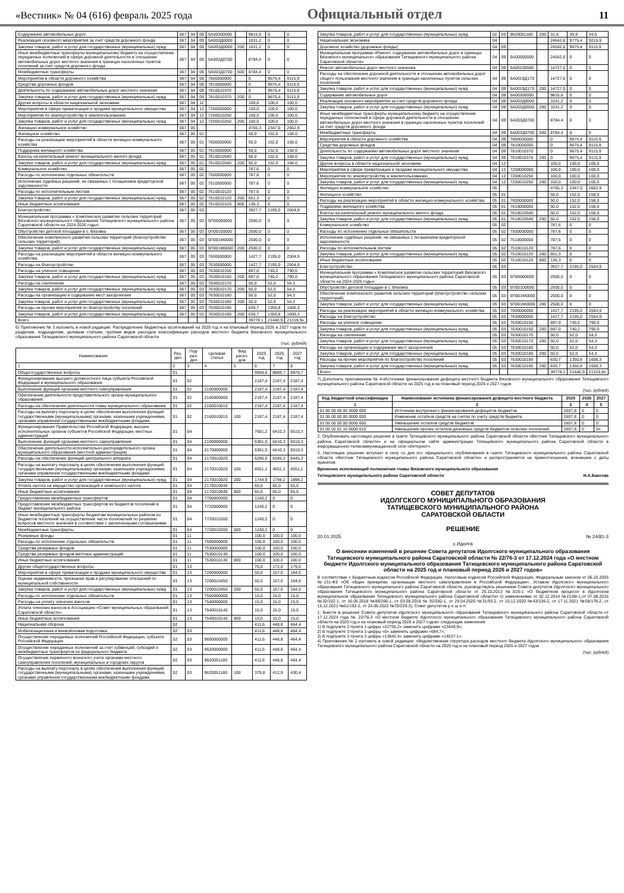«Вестник» № 04 (616) февраль 2025 года Официальный отдел 11
| Содержание автомобильных дорог | 067 | 04 | 09 | 5А00300000 | | 9815,6 | 0 | 0 |
| Реализация основного мероприятия за счет средств дорожного фонда | 067 | 04 | 09 | 5А003Д0000 | | 1031,2 | 0 | 0 |
| Закупка товаров, работ и услуг для государственных (муниципальных) нужд | 067 | 04 | 09 | 5А003Д0000 | 200 | 1031,2 | 0 | 0 |
| Иные межбюджетные трансферты муниципальному бюджету на осуществление переданных полномочий в сфере дорожной деятельности в отношении автомобильных дорог местного значения в границах населенных пунктов поселений за счет средств дорожного фонда | 067 | 04 | 09 | 5А003Д0700 | | 8784,4 | 0 | 0 |
| Межбюджетные трансферты | 067 | 04 | 09 | 5А003Д0700 | 500 | 8784,4 | 0 | 0 |
| Мероприятия в области дорожного хозяйства | 067 | 04 | 09 | 7800000000 | | 0 | 9675,4 | 9115,9 |
| Средства дорожных фондов | 067 | 04 | 09 | 7810000000 | | 0 | 9675,4 | 9115,9 |
| Деятельность по содержанию автомобильных дорог местного значения | 067 | 04 | 09 | 7810010370 | | 0 | 9675,4 | 9115,9 |
| Закупка товаров, работ и услуг для государственных (муниципальных) нужд | 067 | 04 | 09 | 7810010370 | 200 | 0 | 9675,4 | 9115,9 |
| Другие вопросы в области национальной экономики | 067 | 04 | 12 | | | 100,0 | 100,0 | 100,0 |
| Мероприятия в сфере приватизации и продажи муниципального имущества | 067 | 04 | 12 | 7200000000 | | 100,0 | 100,0 | 100,0 |
| Мероприятия по землеустройству и землепользованию | 067 | 04 | 12 | 7200010250 | | 100,0 | 100,0 | 100,0 |
| Закупка товаров, работ и услуг для государственных (муниципальных) нужд | 067 | 04 | 12 | 7200010250 | 200 | 100,0 | 100,0 | 100,0 |
| Жилищно-коммунальное хозяйство | 067 | 05 | | | | 4765,3 | 2347,0 | 2662,9 |
| Жилищное хозяйство | 067 | 05 | 01 | | | 50,0 | 152,0 | 158,0 |
| Расходы на реализацию мероприятий в области жилищно-коммунального хозяйства | 067 | 05 | 01 | 7600000000 | | 50,0 | 152,0 | 158,0 |
| Поддержка жилищного хозяйства | 067 | 05 | 01 | 7610000000 | | 50,0 | 152,0 | 158,0 |
| Взносы на капитальный ремонт муниципального жилого фонда | 067 | 05 | 01 | 7610010540 | | 50,0 | 152,0 | 158,0 |
| Закупка товаров, работ и услуг для государственных (муниципальных) нужд | 067 | 05 | 01 | 7610010540 | 200 | 50,0 | 152,0 | 158,0 |
| Коммунальное хозяйство | 067 | 05 | 02 | | | 787,6 | 0 | 0 |
| Расходы по исполнению отдельных обязательств | 067 | 05 | 02 | 7500000000 | | 787,6 | 0 | 0 |
| Исполнение судебных решений, не связанных с погашением кредиторской задолженности | 067 | 05 | 02 | 7510000000 | | 787,6 | 0 | 0 |
| Расходы по исполнительным листам | 067 | 05 | 02 | 7510010120 | | 787,6 | 0 | 0 |
| Закупка товаров, работ и услуг для государственных (муниципальных) нужд | 067 | 05 | 02 | 7510010120 | 200 | 651,3 | 0 | 0 |
| Иные бюджетные ассигнования | 067 | 05 | 02 | 7510010120 | 800 | 136,3 | 0 | 0 |
| Благоустройство | 067 | 05 | 03 | | | 3927,7 | 2195,0 | 2504,9 |
| Муниципальная программа « Комплексное развитие сельских территорий Вязовского муниципального образования Татищевского муниципального района Саратовской области на 2024-2026 годы» | 067 | 05 | 03 | 5П00000000 | | 2500,0 | 0 | 0 |
| Обустройство детской площадки в с. Вязовка | 067 | 05 | 03 | 5П00100000 | | 2500,0 | 0 | 0 |
| Обеспечение комплексного развития сельских территорий (благоустройство сельских территорий) | 067 | 05 | 03 | 5П001М0000 | | 2500,0 | 0 | 0 |
| Закупка товаров, работ и услуг для государственных (муниципальных) нужд | 067 | 05 | 03 | 5П001М0000 | 200 | 2500,0 | 0 | 0 |
| Расходы на реализацию мероприятий в области жилищно-коммунального хозяйства | 067 | 05 | 03 | 7600000000 | | 1427,7 | 2195,0 | 2504,9 |
| Расходы на благоустройство | 067 | 05 | 03 | 7630000000 | | 1427,7 | 2195,0 | 2504,9 |
| Расходы на уличное освещение | 067 | 05 | 03 | 7630010150 | | 697,0 | 740,2 | 790,0 |
| Закупка товаров, работ и услуг для государственных (муниципальных) нужд | 067 | 05 | 03 | 7630010150 | 200 | 697,0 | 740,2 | 790,0 |
| Расходы на озеленение | 067 | 05 | 03 | 7630010170 | | 50,0 | 52,0 | 54,3 |
| Закупка товаров, работ и услуг для государственных (муниципальных) нужд | 067 | 05 | 03 | 7630010170 | 200 | 50,0 | 52,0 | 54,3 |
| Расходы на организацию и содержание мест захоронения | 067 | 05 | 03 | 7630010180 | | 50,0 | 52,0 | 54,3 |
| Закупка товаров, работ и услуг для государственных (муниципальных) нужд | 067 | 05 | 03 | 7630010180 | 200 | 50,0 | 52,0 | 54,3 |
| Расходы на прочие мероприятия по благоустройству поселений | 067 | 05 | 03 | 7630010190 | | 630,7 | 1350,8 | 1606,3 |
| Закупка товаров, работ и услуг для государственных (муниципальных) нужд | 067 | 05 | 03 | 7630010190 | 200 | 630,7 | 1350,8 | 1606,3 |
| Всего | | | | | | 39778,1 | 21440,9 | 21319,9» |
6) Приложение № 3 изложить в новой редакции: Распределение бюджетных ассигнований на 2025 год и на плановый период 2026 и 2027 годов по разделам, подразделам, целевым статьям, группам видов расходов классификации расходов местного бюджета Вязовского муниципального образования Татищевского муниципального района Саратовской области
(тыс. рублей)
| Наименование | Раз-дел | Под-раз-дел | Целевая статья | Вид расхо-дов | 2025 год | 2026 год | 2027 год |
| --- | --- | --- | --- | --- | --- | --- | --- |
| 1 | 2 | 3 | 4 | 5 | 6 | 7 | 8 |
| Общегосударственные вопросы | 01 | | | | 9958,6 | 8869,7 | 8976,7 |
| Функционирование высшего должностного лица субъекта Российской Федерации и муниципального образования | 01 | 02 | | | 2187,4 | 2187,4 | 2187,4 |
| Выполнение функций органами местного самоуправления | 01 | 02 | 2100000000 | | 2187,4 | 2187,4 | 2187,4 |
| Обеспечение деятельности представительного органа муниципального образования | 01 | 02 | 2160000000 | | 2187,4 | 2187,4 | 2187,4 |
| Расходы на обеспечение деятельности главы муниципального образования | 01 | 02 | 2160010010 | | 2187,4 | 2187,4 | 2187,4 |
| Расходы на выплату персоналу в целях обеспечения выполнения функций государственными (муниципальными) органами, казенными учреждениями, органами управления государственными внебюджетными фондами | 01 | 02 | 2160010010 | 100 | 2187,4 | 2187,4 | 2187,4 |
| Функционирование Правительства Российской Федерации, высших исполнительных органов субъектов Российской Федерации, местных администраций | 01 | 04 | | | 7601,2 | 6410,3 | 6510,3 |
| Выполнение функций органами местного самоуправления | 01 | 04 | 2100000000 | | 6361,0 | 6410,3 | 6510,3 |
| Обеспечение деятельности исполнительно-распорядительного органа муниципального образования (местной администрации) | 01 | 04 | 2170000000 | | 6361,0 | 6410,3 | 6510,3 |
| Расходы на обеспечение функций центрального аппарата | 01 | 04 | 2170010020 | | 6296,0 | 6345,3 | 6445,3 |
| Расходы на выплату персоналу в целях обеспечения выполнения функций государственными (муниципальными) органами, казенными учреждениями, органами управления государственными внебюджетными фондами | 01 | 04 | 2170010020 | 100 | 4551,1 | 4551,1 | 4551,1 |
| Закупка товаров, работ и услуг для государственных (муниципальных) нужд | 01 | 04 | 2170010020 | 200 | 1744,9 | 1794,2 | 1894,2 |
| Уплата налога на имущество организаций и земельного налога | 01 | 04 | 2170010040 | | 65,0 | 65,0 | 65,0 |
| Иные бюджетные ассигнования | 01 | 04 | 2170010040 | 800 | 65,0 | 65,0 | 65,0 |
| Предоставление межбюджетных трансфертов | 01 | 04 | 7700000000 | | 1240,2 | 0 | 0 |
| Предоставление межбюджетных трансфертов из бюджетов поселений в бюджет муниципального района | 01 | 04 | 7720000000 | | 1240,2 | 0 | 0 |
| Иные межбюджетные трансферты бюджетам муниципальных районов из бюджетов поселений на осуществление части полномочий по решению вопросов местного значения в соответствии с заключенными соглашениями | 01 | 04 | 7720010260 | | 1240,2 | 0 | 0 |
| Межбюджетные трансферты | 01 | 04 | 7720010260 | 500 | 1240,2 | 0 | 0 |
| Резервные фонды | 01 | 11 | | | 100,0 | 100,0 | 100,0 |
| Расходы по исполнению отдельных обязательств | 01 | 11 | 7500000000 | | 100,0 | 100,0 | 100,0 |
| Средства резервных фондов | 01 | 11 | 7530000000 | | 100,0 | 100,0 | 100,0 |
| Средства резервных фондов местных администраций | 01 | 11 | 7530010130 | | 100,0 | 100,0 | 100,0 |
| Иные бюджетные ассигнования | 01 | 11 | 7530010130 | 800 | 100,0 | 100,0 | 100,0 |
| Другие общегосударственные вопросы | 01 | 13 | | | 70,0 | 172,0 | 179,0 |
| Мероприятия в сфере приватизации и продажи муниципального имущества | 01 | 13 | 7200000000 | | 55,0 | 157,0 | 164,0 |
| Оценка недвижимости, признание прав и регулирование отношений по муниципальной собственности | 01 | 13 | 7200010450 | | 55,0 | 157,0 | 164,0 |
| Закупка товаров, работ и услуг для государственных (муниципальных) нужд | 01 | 13 | 7200010450 | 200 | 55,0 | 157,0 | 164,0 |
| Расходы по исполнению отдельных обязательств | 01 | 13 | 7500000000 | | 15,0 | 15,0 | 15,0 |
| Расходы на уплату членских взносов | 01 | 13 | 7540000000 | | 15,0 | 15,0 | 15,0 |
| Уплата членских взносов в Ассоциацию «Совет муниципальных образований Саратовской области» | 01 | 13 | 7540010140 | | 15,0 | 15,0 | 15,0 |
| Иные бюджетные ассигнования | 01 | 13 | 7540010140 | 800 | 15,0 | 15,0 | 15,0 |
| Национальная оборона | 02 | | | | 411,6 | 448,8 | 464,4 |
| Мобилизационная и вневойсковая подготовка | 02 | 03 | | | 411,6 | 448,8 | 464,4 |
| Осуществление переданных полномочий Российской Федерации, субъекта Российской Федерации | 02 | 03 | 9600000000 | | 411,6 | 448,8 | 464,4 |
| Осуществление переданных полномочий за счет субвенций, субсидий и межбюджетных трансфертов из федерального бюджета | 02 | 03 | 9620000000 | | 411,6 | 448,8 | 464,4 |
| Осуществление первичного воинского учета органами местного самоуправления поселений, муниципальных и городских округов | 02 | 03 | 9620051180 | | 411,6 | 448,8 | 464,4 |
| Расходы на выплату персоналу в целях обеспечения выполнения функций государственными (муниципальными) органами, казенными учреждениями, органами управления государственными внебюджетными фондами | 02 | 03 | 9620051180 | 100 | 379,8 | 412,9 | 430,4 |
| Закупка товаров, работ и услуг для государственных (муниципальных) нужд | 02 | 03 | 9620051180 | 200 | 31,8 | 35,9 | 34,0 |
| Национальная экономика | 04 | | | | 24642,6 | 9775,4 | 9215,9 |
| Дорожное хозяйство (дорожные фонды) | 04 | 09 | | | 24542,6 | 9675,4 | 9115,9 |
| Муниципальная программа «Ремонт, содержание автомобильных дорог в границах Вязовского муниципального образования Татищевского муниципального района Саратовской области» | 04 | 09 | 5А00000000 | | 24542,6 | 0 | 0 |
| Ремонт автомобильных дорог местного значения | 04 | 09 | 5А00100000 | | 14727,0 | 0 | 0 |
| Расходы на обеспечение дорожной деятельности в отношении автомобильных дорог общего пользования местного значения в границах населенных пунктов сельских поселений | 04 | 09 | 5А0019Д170 | | 14727,0 | 0 | 0 |
| Закупка товаров, работ и услуг для государственных (муниципальных) нужд | 04 | 09 | 5А0019Д170 | 200 | 14727,0 | 0 | 0 |
| Содержание автомобильных дорог | 04 | 09 | 5А00300000 | | 9815,6 | 0 | 0 |
| Реализация основного мероприятия за счет средств дорожного фонда | 04 | 09 | 5А003Д0000 | | 1031,2 | 0 | 0 |
| Закупка товаров, работ и услуг для государственных (муниципальных) нужд | 04 | 09 | 5А003Д0000 | 200 | 1031,2 | 0 | 0 |
| Иные межбюджетные трансферты муниципальному бюджету на осуществление переданных полномочий в сфере дорожной деятельности в отношении автомобильных дорог местного значения в границах населенных пунктов поселений за счет средств дорожного фонда | 04 | 09 | 5А003Д0700 | | 8784,4 | 0 | 0 |
| Межбюджетные трансферты | 04 | 09 | 5А003Д0700 | 500 | 8784,4 | 0 | 0 |
| Мероприятия в области дорожного хозяйства | 04 | 09 | 7800000000 | | 0 | 9675,4 | 9115,9 |
| Средства дорожных фондов | 04 | 09 | 7810000000 | | 0 | 9675,4 | 9115,9 |
| Деятельность по содержанию автомобильных дорог местного значения | 04 | 09 | 7810010370 | | 0 | 9675,4 | 9115,9 |
| Закупка товаров, работ и услуг для государственных (муниципальных) нужд | 04 | 09 | 7810010370 | 200 | 0 | 9675,4 | 9115,9 |
| Другие вопросы в области национальной экономики | 04 | 12 | | | 100,0 | 100,0 | 100,0 |
| Мероприятия в сфере приватизации и продажи муниципального имущества | 04 | 12 | 7200000000 | | 100,0 | 100,0 | 100,0 |
| Мероприятия по землеустройству и землепользованию | 04 | 12 | 7200010250 | | 100,0 | 100,0 | 100,0 |
| Закупка товаров, работ и услуг для государственных (муниципальных) нужд | 04 | 12 | 7200010250 | 200 | 100,0 | 100,0 | 100,0 |
| Жилищно-коммунальное хозяйство | 05 | | | | 4765,3 | 2347,0 | 2662,9 |
| Жилищное хозяйство | 05 | 01 | | | 50,0 | 152,0 | 158,0 |
| Расходы на реализацию мероприятий в области жилищно-коммунального хозяйства | 05 | 01 | 7600000000 | | 50,0 | 152,0 | 158,0 |
| Поддержка жилищного хозяйства | 05 | 01 | 7610000000 | | 50,0 | 152,0 | 158,0 |
| Взносы на капитальный ремонт муниципального жилого фонда | 05 | 01 | 7610010540 | | 50,0 | 152,0 | 158,0 |
| Закупка товаров, работ и услуг для государственных (муниципальных) нужд | 05 | 01 | 7610010540 | 200 | 50,0 | 152,0 | 158,0 |
| Коммунальное хозяйство | 05 | 02 | | | 787,6 | 0 | 0 |
| Расходы по исполнению отдельных обязательств | 05 | 02 | 7500000000 | | 787,6 | 0 | 0 |
| Исполнение судебных решений, не связанных с погашением кредиторской задолженности | 05 | 02 | 7510000000 | | 787,6 | 0 | 0 |
| Расходы по исполнительным листам | 05 | 02 | 7510010120 | | 787,6 | 0 | 0 |
| Закупка товаров, работ и услуг для государственных (муниципальных) нужд | 05 | 02 | 7510010120 | 200 | 651,3 | 0 | 0 |
| Иные бюджетные ассигнования | 05 | 02 | 7510010120 | 800 | 136,3 | 0 | 0 |
| Благоустройство | 05 | 03 | | | 3927,7 | 2195,0 | 2504,9 |
| Муниципальная программа « Комплексное развитие сельских территорий Вязовского муниципального образования Татищевского муниципального района Саратовской области на 2024-2026 годы» | 05 | 03 | 5П00000000 | | 2500,0 | 0 | 0 |
| Обустройство детской площадки в с. Вязовка | 05 | 03 | 5П00100000 | | 2500,0 | 0 | 0 |
| Обеспечение комплексного развития сельских территорий (благоустройство сельских территорий) | 05 | 03 | 5П001М0000 | | 2500,0 | 0 | 0 |
| Закупка товаров, работ и услуг для государственных (муниципальных) нужд | 05 | 03 | 5П001М0000 | 200 | 2500,0 | 0 | 0 |
| Расходы на реализацию мероприятий в области жилищно-коммунального хозяйства | 05 | 03 | 7600000000 | | 1427,7 | 2195,0 | 2504,9 |
| Расходы на благоустройство | 05 | 03 | 7630000000 | | 1427,7 | 2195,0 | 2504,9 |
| Расходы на уличное освещение | 05 | 03 | 7630010150 | | 697,0 | 740,2 | 790,0 |
| Закупка товаров, работ и услуг для государственных (муниципальных) нужд | 05 | 03 | 7630010150 | 200 | 697,0 | 740,2 | 790,0 |
| Расходы на озеленение | 05 | 03 | 7630010170 | | 50,0 | 52,0 | 54,3 |
| Закупка товаров, работ и услуг для государственных (муниципальных) нужд | 05 | 03 | 7630010170 | 200 | 50,0 | 52,0 | 54,3 |
| Расходы на организацию и содержание мест захоронения | 05 | 03 | 7630010180 | | 50,0 | 52,0 | 54,3 |
| Закупка товаров, работ и услуг для государственных (муниципальных) нужд | 05 | 03 | 7630010180 | 200 | 50,0 | 52,0 | 54,3 |
| Расходы на прочие мероприятия по благоустройству поселений | 05 | 03 | 7630010190 | | 630,7 | 1350,8 | 1606,3 |
| Закупка товаров, работ и услуг для государственных (муниципальных) нужд | 05 | 03 | 7630010190 | 200 | 630,7 | 1350,8 | 1606,3 |
| Всего | | | | | 39778,1 | 21440,9 | 21319,9» |
7) Дополнить приложением № 4«Источники финансирования дефицита местного бюджета Вязовского муниципального образования Татищевского муниципального района Саратовской области на 2025 год и на плановый период 2026 и 2027 годов
(тыс. рублей)
| Код бюджетной классификации | Наименование источника финансирования дефицита местного бюджета | 2025 | 2026 | 2027 |
| --- | --- | --- | --- | --- |
| 1 | 2 | 3 | 4 | 5 |
| 01 00 00 00 00 0000 000 | Источники внутреннего финансирования дефицитов бюджетов | 2607,8 | 0 | 0 |
| 01 05 00 00 00 0000 000 | Изменение остатков средств на счетах по учету средств бюджета | 2607,8 | 0 | 0 |
| 01 05 00 00 00 0000 600 | Уменьшение остатков средств бюджетов | 2607,8 | 0 | 0 |
| 01 05 02 01 10 0000 610 | Уменьшение прочих остатков денежных средств бюджетов сельских поселений | 2607,8 | 0 | 0» |
2. Опубликовать настоящее решение в газете Татищевского муниципального района Саратовской области «Вестник Татищевского муниципального района Саратовской области» и на официальном сайте администрации Татищевского муниципального района Саратовской области в информационно-телекоммуникационной сети «Интернет».
3. Настоящее решение вступает в силу со дня его официального опубликования в газете Татищевского муниципального района Саратовской области «Вестник Татищевского муниципального района Саратовской области» и распространяется на правоотношения, возникшие с даты принятия.
Временно исполняющий полномочия главы Вязовского муниципального образования
Татищевского муниципального района Саратовской области Н.А.Бакеева
СОВЕТ ДЕПУТАТОВ
ИДОЛГСКОГО МУНИЦИПАЛЬНОГО ОБРАЗОВАНИЯ
ТАТИЩЕВСКОГО МУНИЦИПАЛЬНОГО РАЙОНА
САРАТОВСКОЙ ОБЛАСТИ
РЕШЕНИЕ
20.01.2025 № 24/81-3
с.Идолга
О внесении изменений в решение Совета депутатов Идолгского муниципального образования Татищевского муниципального района Саратовской области № 22/76-3 от 17.12.2024 года «О местном бюджете Идолгского муниципального образования Татищевского муниципального района Саратовской области на 2025 год и плановый период 2026 и 2027 годов»
В соответствии с Бюджетным кодексом Российской Федерации, Налоговым кодексом Российской Федерации, Федеральным законом от 06.10.2003 №131-ФЗ «Об общих принципах организации местного самоуправления в Российской Федерации», Уставом Идолгского муниципального образования Татищевского муниципального района Саратовской области, руководствуясь решением Совета депутатов Идолгского муниципального образования Татищевского муниципального района Саратовской области от 25.10.2013 №3/26-1 «О бюджетном процессе в Идолгском муниципальном образовании Татищевского муниципального района Саратовской области» (с изменениями от 02.12.2014 №21/68-1,от 07.08.2015 №32/102-1, от 16.05.2018 №86/266-1, от 03.08.2018 № 92/282-1, от 29.04.2020 №31/93-2, от 15.12.2020 №43/139-2, от 17.11.2021 №58/178-2, от 15.12.2021 №61/192-2, от 24.06.2022 №70/220-2), Совет депутатов р е ш и л:
1. Внести в решение Совета депутатов Идолгского муниципального образования Татищевского муниципального района Саратовской области от 17.12.2024 года № 22/76-3 «О местном бюджете Идолгского муниципального образования Татищевского муниципального района Саратовской области на 2025 год и на плановый период 2026 и 2027 годов» следующие изменения:
1) В подпункте 2 пункта 1 цифры «22755,2» заменить цифрами «23449,9»;
2) В подпункте 3 пункта 1 цифры «0» заменить цифрами «694,7»;
3) В подпункте 3 пункта 3 цифры «13842,4» заменить цифрами «14537,1»;
4) Приложение № 2 изложить в новой редакции: «Ведомственная структура расходов местного бюджета Идолгского муниципального образования Татищевского муниципального района Саратовской области на 2025 год и на плановый период 2026 и 2027 годов
(тыс. рублей)